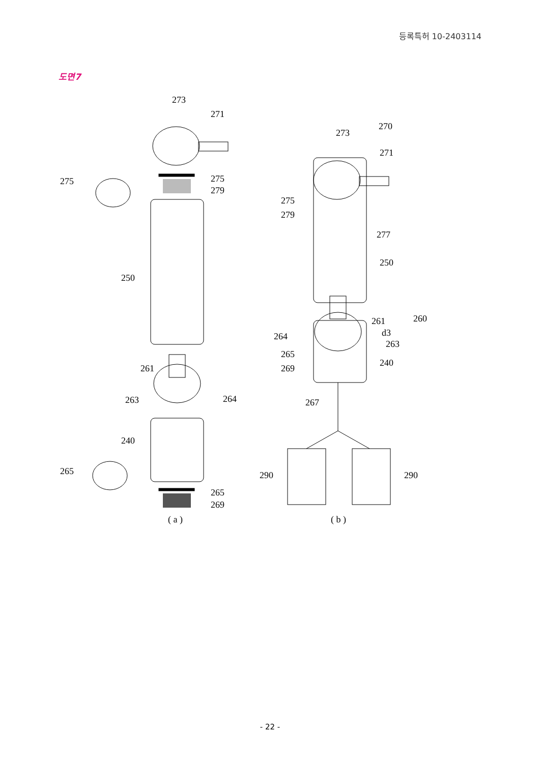등록특허 10-2403114
도면7
273
271
275
275
279
250
261
263
264
240
265
265
269
( a )
270
273
271
275
279
277
250
261
260
264
d3
263
265
240
269
267
290
290
( b )
- 22 -